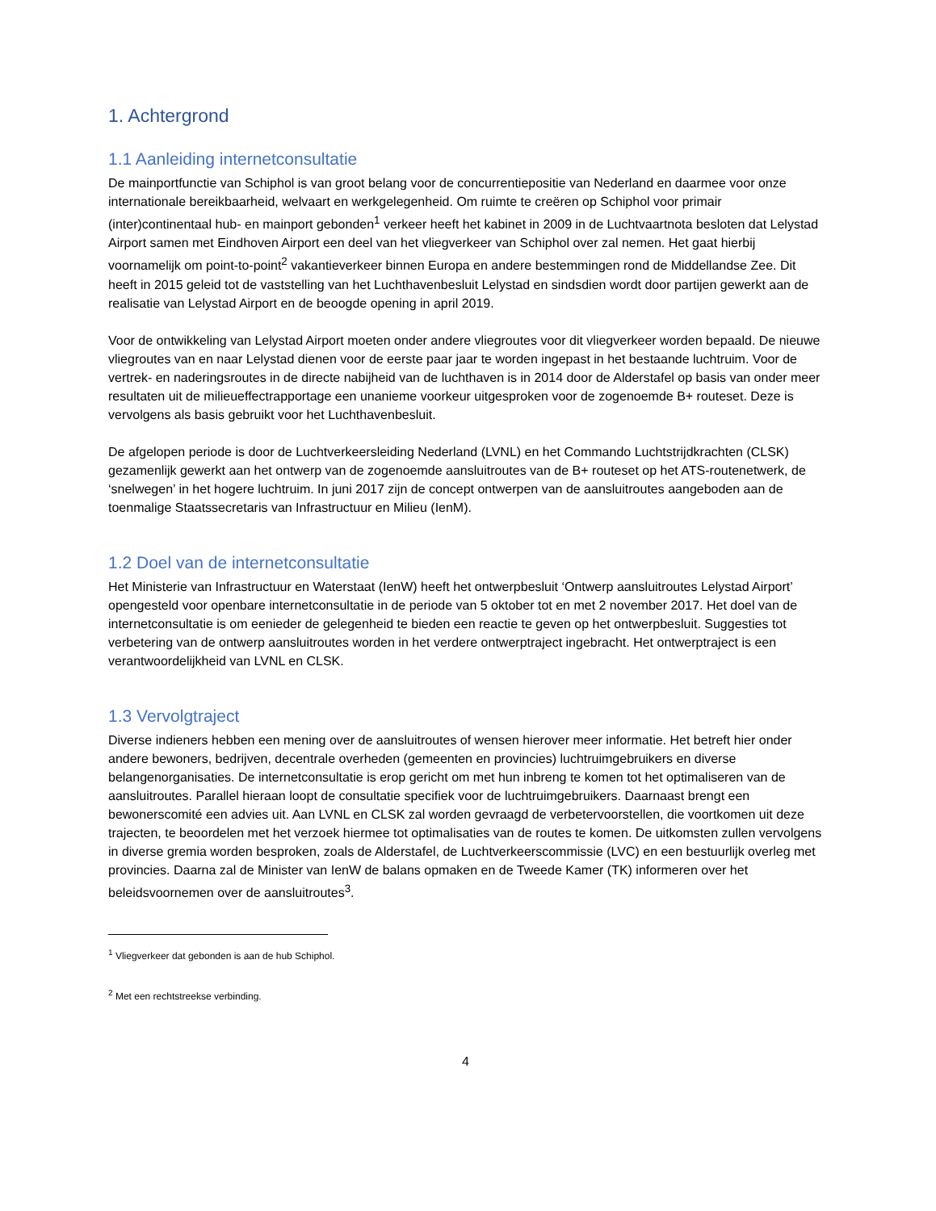1. Achtergrond
1.1 Aanleiding internetconsultatie
De mainportfunctie van Schiphol is van groot belang voor de concurrentiepositie van Nederland en daarmee voor onze internationale bereikbaarheid, welvaart en werkgelegenheid. Om ruimte te creëren op Schiphol voor primair (inter)continentaal hub- en mainport gebonden<sup>1</sup> verkeer heeft het kabinet in 2009 in de Luchtvaartnota besloten dat Lelystad Airport samen met Eindhoven Airport een deel van het vliegverkeer van Schiphol over zal nemen. Het gaat hierbij voornamelijk om point-to-point<sup>2</sup> vakantieverkeer binnen Europa en andere bestemmingen rond de Middellandse Zee. Dit heeft in 2015 geleid tot de vaststelling van het Luchthavenbesluit Lelystad en sindsdien wordt door partijen gewerkt aan de realisatie van Lelystad Airport en de beoogde opening in april 2019.
Voor de ontwikkeling van Lelystad Airport moeten onder andere vliegroutes voor dit vliegverkeer worden bepaald. De nieuwe vliegroutes van en naar Lelystad dienen voor de eerste paar jaar te worden ingepast in het bestaande luchtruim. Voor de vertrek- en naderingsroutes in de directe nabijheid van de luchthaven is in 2014 door de Alderstafel op basis van onder meer resultaten uit de milieueffectrapportage een unanieme voorkeur uitgesproken voor de zogenoemde B+ routeset. Deze is vervolgens als basis gebruikt voor het Luchthavenbesluit.
De afgelopen periode is door de Luchtverkeersleiding Nederland (LVNL) en het Commando Luchtstrijdkrachten (CLSK) gezamenlijk gewerkt aan het ontwerp van de zogenoemde aansluitroutes van de B+ routeset op het ATS-routenetwerk, de ‘snelwegen’ in het hogere luchtruim. In juni 2017 zijn de concept ontwerpen van de aansluitroutes aangeboden aan de toenmalige Staatssecretaris van Infrastructuur en Milieu (IenM).
1.2 Doel van de internetconsultatie
Het Ministerie van Infrastructuur en Waterstaat (IenW) heeft het ontwerpbesluit ‘Ontwerp aansluitroutes Lelystad Airport’ opengesteld voor openbare internetconsultatie in de periode van 5 oktober tot en met 2 november 2017. Het doel van de internetconsultatie is om eenieder de gelegenheid te bieden een reactie te geven op het ontwerpbesluit. Suggesties tot verbetering van de ontwerp aansluitroutes worden in het verdere ontwerptraject ingebracht. Het ontwerptraject is een verantwoordelijkheid van LVNL en CLSK.
1.3 Vervolgtraject
Diverse indieners hebben een mening over de aansluitroutes of wensen hierover meer informatie. Het betreft hier onder andere bewoners, bedrijven, decentrale overheden (gemeenten en provincies) luchtruimgebruikers en diverse belangenorganisaties. De internetconsultatie is erop gericht om met hun inbreng te komen tot het optimaliseren van de aansluitroutes. Parallel hieraan loopt de consultatie specifiek voor de luchtruimgebruikers. Daarnaast brengt een bewonerscomité een advies uit. Aan LVNL en CLSK zal worden gevraagd de verbetervoorstellen, die voortkomen uit deze trajecten, te beoordelen met het verzoek hiermee tot optimalisaties van de routes te komen. De uitkomsten zullen vervolgens in diverse gremia worden besproken, zoals de Alderstafel, de Luchtverkeerscommissie (LVC) en een bestuurlijk overleg met provincies. Daarna zal de Minister van IenW de balans opmaken en de Tweede Kamer (TK) informeren over het beleidsvoornemen over de aansluitroutes<sup>3</sup>.
<sup>1</sup> Vliegverkeer dat gebonden is aan de hub Schiphol.
<sup>2</sup> Met een rechtstreekse verbinding.
4